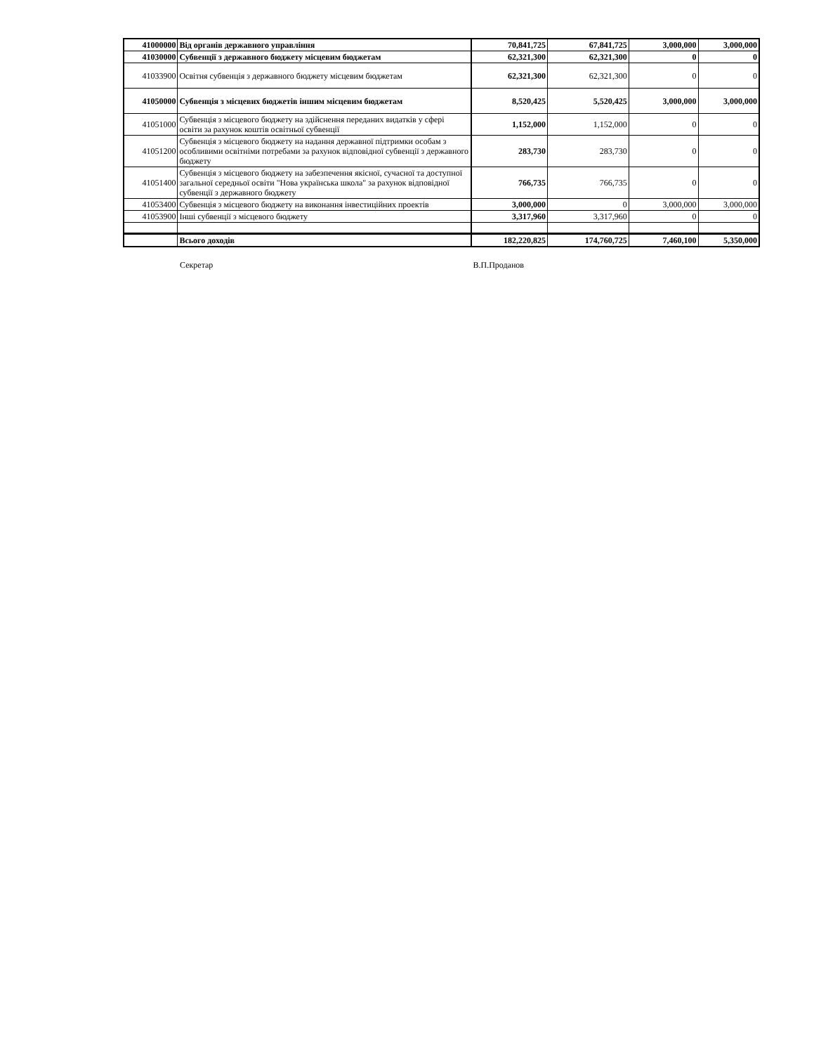| 41000000 | Від органів державного управління | 70,841,725 | 67,841,725 | 3,000,000 | 3,000,000 |
| 41030000 | Субвенції з державного бюджету місцевим бюджетам | 62,321,300 | 62,321,300 | 0 | 0 |
| 41033900 | Освітня субвенція з державного бюджету місцевим бюджетам | 62,321,300 | 62,321,300 | 0 | 0 |
| 41050000 | Субвенція з місцевих бюджетів іншим місцевим бюджетам | 8,520,425 | 5,520,425 | 3,000,000 | 3,000,000 |
| 41051000 | Субвенція з місцевого бюджету на здійснення переданих видатків у сфері освіти за рахунок коштів освітньої субвенції | 1,152,000 | 1,152,000 | 0 | 0 |
| 41051200 | Субвенція з місцевого бюджету на надання державної підтримки особам з особливими освітніми потребами за рахунок відповідної субвенції з державного бюджету | 283,730 | 283,730 | 0 | 0 |
| 41051400 | Субвенція з місцевого бюджету на забезпечення якісної, сучасної та доступної загальної середньої освіти "Нова українська школа" за рахунок відповідної субвенції з державного бюджету | 766,735 | 766,735 | 0 | 0 |
| 41053400 | Субвенція з місцевого бюджету на виконання інвестиційних проектів | 3,000,000 | 0 | 3,000,000 | 3,000,000 |
| 41053900 | Інші субвенції з місцевого бюджету | 3,317,960 | 3,317,960 | 0 | 0 |
| | Всього доходів | 182,220,825 | 174,760,725 | 7,460,100 | 5,350,000 |
Секретар В.П.Проданов